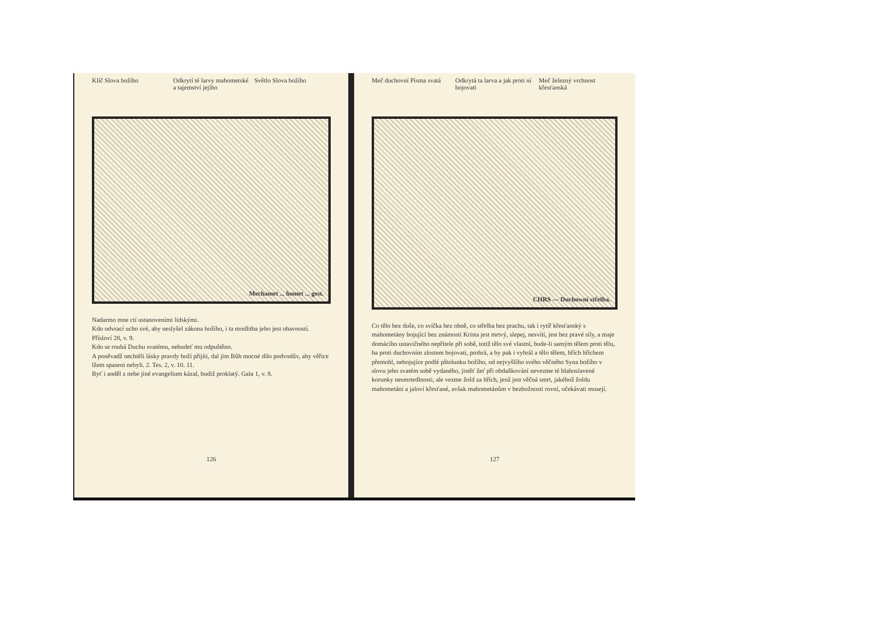Klíč Slova božího Odkrytí té larvy mahometské a tajemství jejího
Světlo Slova božího
Mechamet ... homet ... gest.
Nadarmo mne ctí ustanoveními lidskými.
Kdo odvrací ucho své, aby neslyšel zákona božího, i ta modlitba jeho jest ohavností. Přísloví 28, v. 9.
Kdo se rouhá Duchu svatému, nebudeť mu odpuštěno.
A poněvadž nechtěli lásky pravdy boží přijíti, dal jim Bůh mocné dílo podvodův, aby věřice lžem spaseni nebyli. 2. Tes. 2, v. 10. 11.
Byť i anděl z nebe jiné evangelium kázal, budiž proklatý. Gala 1, v. 8.
126
Meč duchovní Písma svatá Odkrytá ta larva a jak proti ní bojovati
Meč železný vrchnost křesťanská
CHRS — Duchowní střelba.
Co tělo bez duše, co svíčka bez ohně, co střelba bez prachu, tak i rytíř křesťanský s mahometány bojující bez známosti Krista jest mrtvý, slepej, nesvítí, jest bez pravé síly, a maje domácího ustavičného nepřítele při sobě, totiž tělo své vlastní, bude-li samým tělem proti tělu, ba proti duchovním zlostem bojovati, prohrá, a by pak i vyhrál a tělo tělem, hřích hříchem přemohl, nebojujíce podlé pštolunku božího, od nejvyššího svého věčného Syna božího v slovu jeho svatém sobě vydaného, jistěť žeť při obdaňkování nevezme té blahoslavené korunky nesmrtedlnosti, ale vezme žold za hřích, jenž jest věčná smrt, jakéhož žoldu mahometáni a jaloví křesťané, avšak mahometánům v bezbožnosti rovní, očekávati musejí.
127